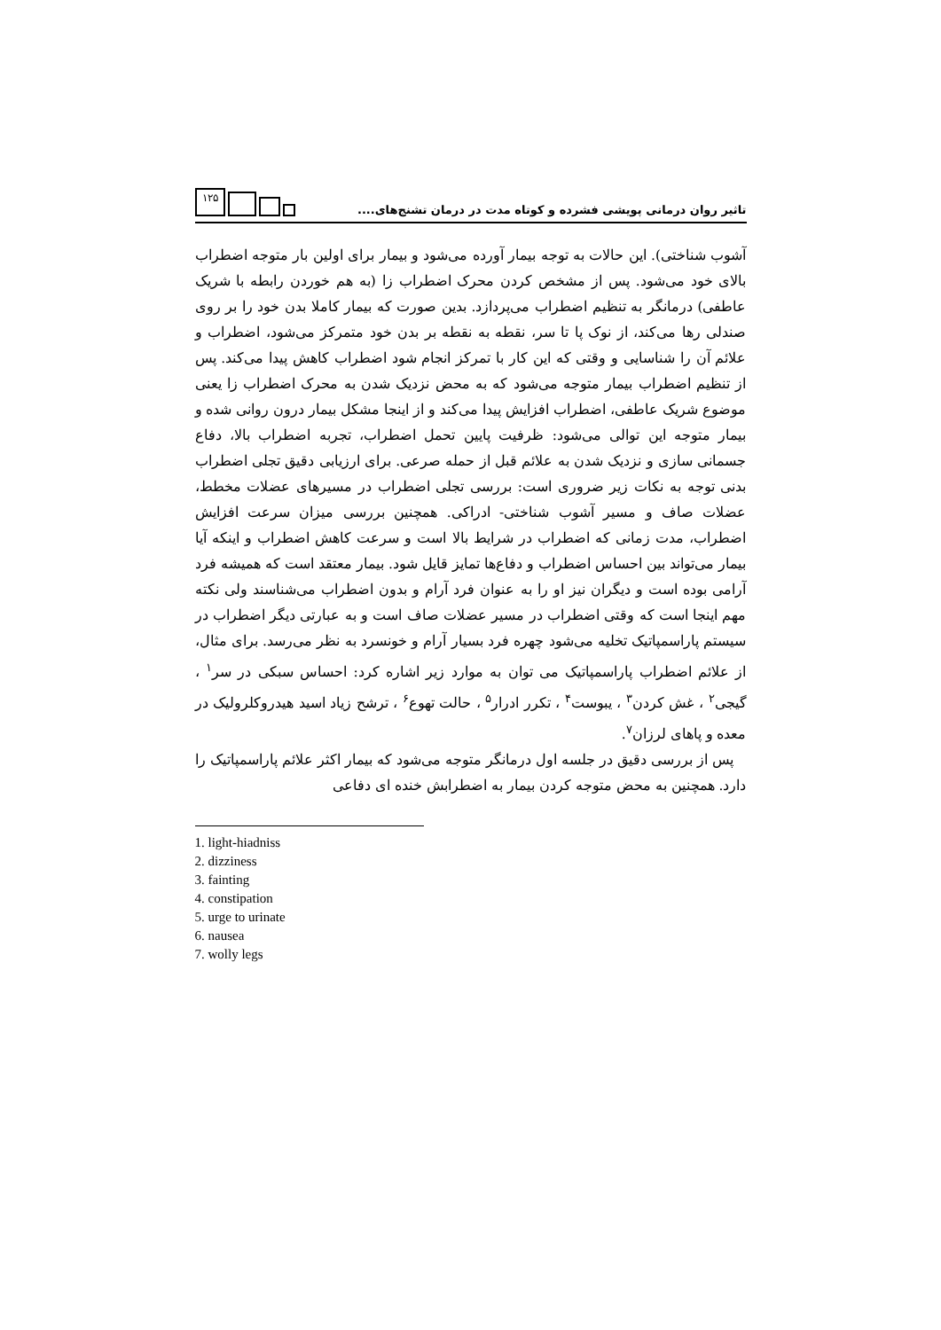تاثیر روان درمانی پویشی فشرده و کوتاه مدت در درمان تشنج‌های....
۱۲۵
آشوب شناختی). این حالات به توجه بیمار آورده می‌شود و بیمار برای اولین بار متوجه اضطراب بالای خود می‌شود. پس از مشخص کردن محرک اضطراب زا (به هم خوردن رابطه با شریک عاطفی) درمانگر به تنظیم اضطراب می‌پردازد. بدین صورت که بیمار کاملا بدن خود را بر روی صندلی رها می‌کند، از نوک پا تا سر، نقطه به نقطه بر بدن خود متمرکز می‌شود، اضطراب و علائم آن را شناسایی و وقتی که این کار با تمرکز انجام شود اضطراب کاهش پیدا می‌کند. پس از تنظیم اضطراب بیمار متوجه می‌شود که به محض نزدیک شدن به محرک اضطراب زا یعنی موضوع شریک عاطفی، اضطراب افزایش پیدا می‌کند و از اینجا مشکل بیمار درون روانی شده و بیمار متوجه این توالی می‌شود: ظرفیت پایین تحمل اضطراب، تجربه اضطراب بالا، دفاع جسمانی سازی و نزدیک شدن به علائم قبل از حمله صرعی. برای ارزیابی دقیق تجلی اضطراب بدنی توجه به نکات زیر ضروری است: بررسی تجلی اضطراب در مسیرهای عضلات مخطط، عضلات صاف و مسیر آشوب شناختی- ادراکی. همچنین بررسی میزان سرعت افزایش اضطراب، مدت زمانی که اضطراب در شرایط بالا است و سرعت کاهش اضطراب و اینکه آیا بیمار می‌تواند بین احساس اضطراب و دفاع‌ها تمایز قایل شود. بیمار معتقد است که همیشه فرد آرامی بوده است و دیگران نیز او را به عنوان فرد آرام و بدون اضطراب می‌شناسند ولی نکته مهم اینجا است که وقتی اضطراب در مسیر عضلات صاف است و به عبارتی دیگر اضطراب در سیستم پاراسمپاتیک تخلیه می‌شود چهره فرد بسیار آرام و خونسرد به نظر می‌رسد. برای مثال، از علائم اضطراب پاراسمپاتیک می توان به موارد زیر اشاره کرد: احساس سبکی در سر<sup>۱</sup> ، گیجی<sup>۲</sup> ، غش کردن<sup>۳</sup> ، یبوست<sup>۴</sup> ، تکرر ادرار<sup>۵</sup> ، حالت تهوع<sup>۶</sup> ، ترشح زیاد اسید هیدروکلرولیک در معده و پاهای لرزان<sup>۷</sup>.
پس از بررسی دقیق در جلسه اول درمانگر متوجه می‌شود که بیمار اکثر علائم پاراسمپاتیک را دارد. همچنین به محض متوجه کردن بیمار به اضطرابش خنده ای دفاعی
1. light-hiadniss
2. dizziness
3. fainting
4. constipation
5. urge to urinate
6. nausea
7. wolly legs